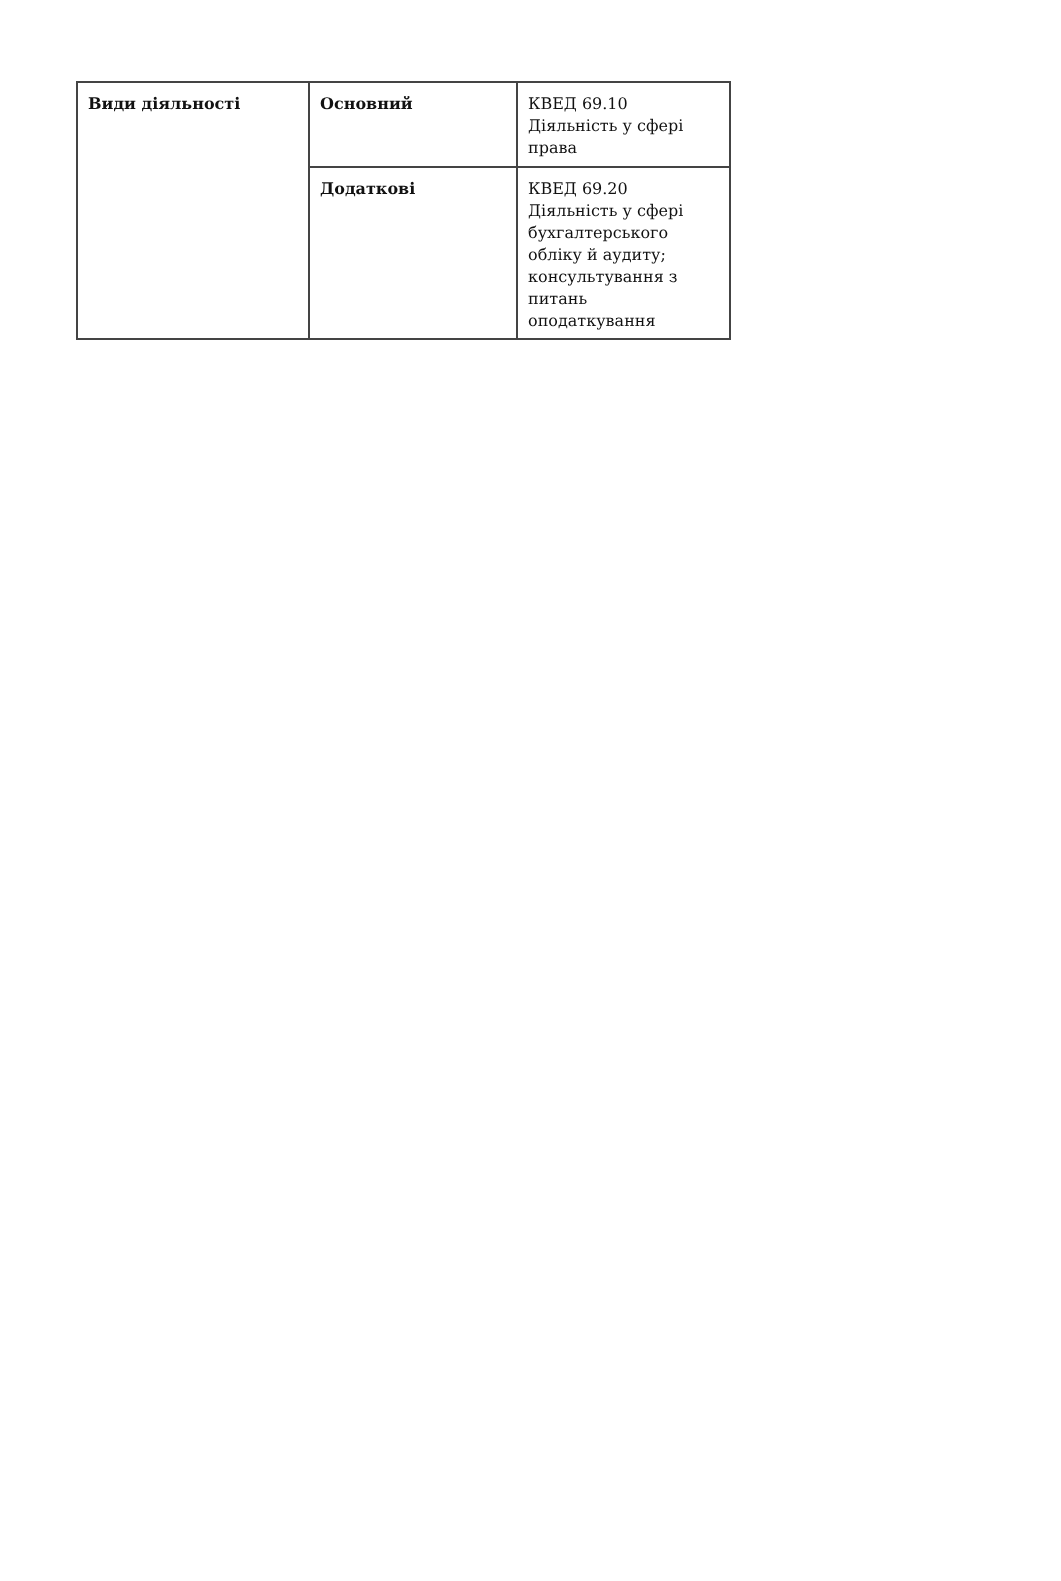| Види діяльності | Основний | КВЕД 69.10 Діяльність у сфері права |
| | Додаткові | КВЕД 69.20 Діяльність у сфері бухгалтерського обліку й аудиту; консультування з питань оподаткування |